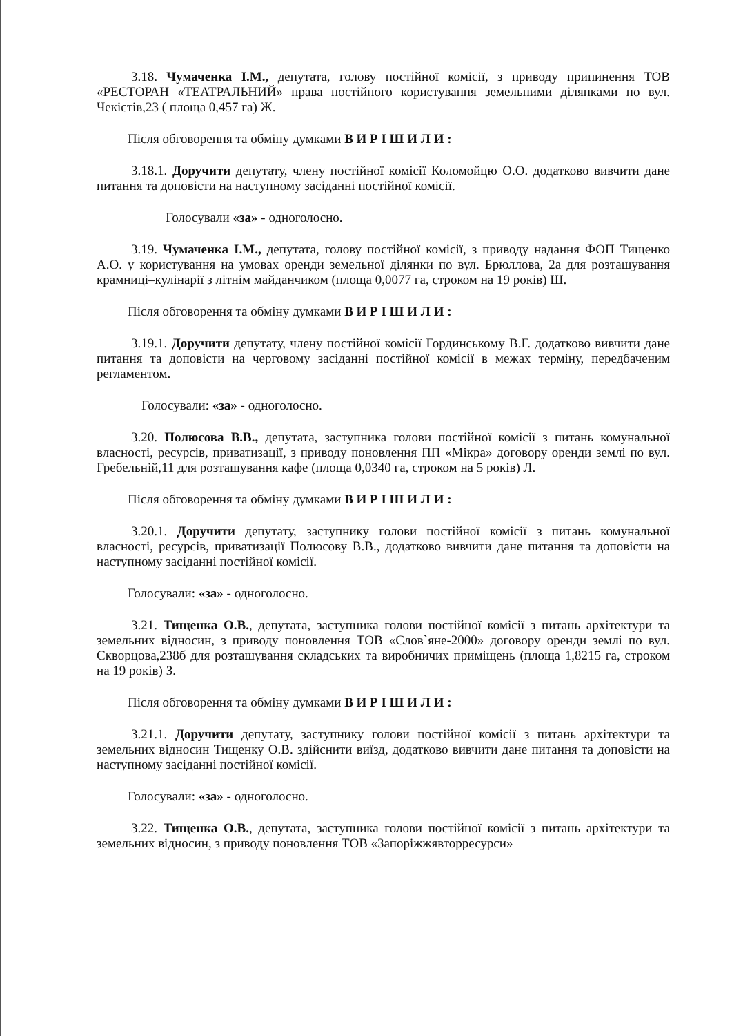3.18. Чумаченка І.М., депутата, голову постійної комісії, з приводу припинення ТОВ «РЕСТОРАН «ТЕАТРАЛЬНИЙ» права постійного користування земельними ділянками по вул. Чекістів,23 ( площа 0,457 га) Ж.
Після обговорення та обміну думками В И Р І Ш И Л И :
3.18.1. Доручити депутату, члену постійної комісії Коломойцю О.О. додатково вивчити дане питання та доповісти на наступному засіданні постійної комісії.
Голосували «за» - одноголосно.
3.19. Чумаченка І.М., депутата, голову постійної комісії, з приводу надання ФОП Тищенко А.О. у користування на умовах оренди земельної ділянки по вул. Брюллова, 2а для розташування крамниці–кулінарії з літнім майданчиком (площа 0,0077 га, строком на 19 років) Ш.
Після обговорення та обміну думками В И Р І Ш И Л И :
3.19.1. Доручити депутату, члену постійної комісії Гординському В.Г. додатково вивчити дане питання та доповісти на черговому засіданні постійної комісії в межах терміну, передбаченим регламентом.
Голосували: «за» - одноголосно.
3.20. Полюсова В.В., депутата, заступника голови постійної комісії з питань комунальної власності, ресурсів, приватизації, з приводу поновлення ПП «Мікра» договору оренди землі по вул. Гребельній,11 для розташування кафе (площа 0,0340 га, строком на 5 років) Л.
Після обговорення та обміну думками В И Р І Ш И Л И :
3.20.1. Доручити депутату, заступнику голови постійної комісії з питань комунальної власності, ресурсів, приватизації Полюсову В.В., додатково вивчити дане питання та доповісти на наступному засіданні постійної комісії.
Голосували: «за» - одноголосно.
3.21. Тищенка О.В., депутата, заступника голови постійної комісії з питань архітектури та земельних відносин, з приводу поновлення ТОВ «Слов`яне-2000» договору оренди землі по вул. Скворцова,238б для розташування складських та виробничих приміщень (площа 1,8215 га, строком на 19 років) З.
Після обговорення та обміну думками В И Р І Ш И Л И :
3.21.1. Доручити депутату, заступнику голови постійної комісії з питань архітектури та земельних відносин Тищенку О.В. здійснити виїзд, додатково вивчити дане питання та доповісти на наступному засіданні постійної комісії.
Голосували: «за» - одноголосно.
3.22. Тищенка О.В., депутата, заступника голови постійної комісії з питань архітектури та земельних відносин, з приводу поновлення ТОВ «Запоріжжявторресурси»